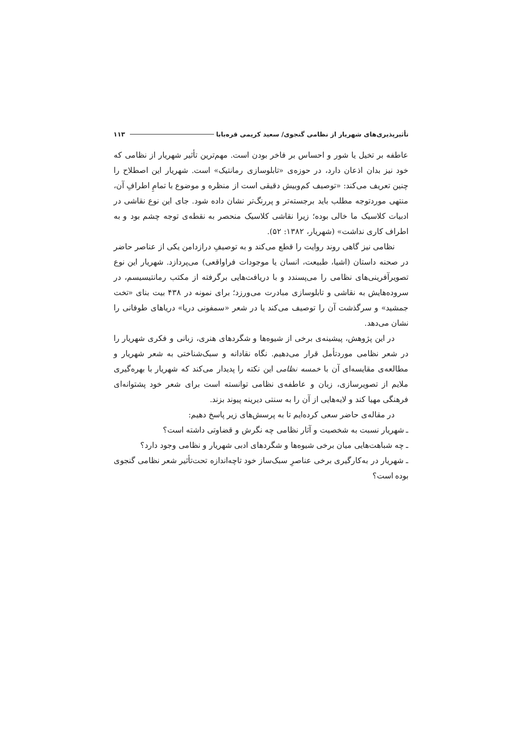تأثیرپذیری‌های شهریار از نظامی گنجوی/ سعید کریمی قره‌بابا ۱۱۳
عاطفه بر تخیل یا شور و احساس بر فاخر بودن است. مهم‌ترین تأثیر شهریار از نظامی که خود نیز بدان اذعان دارد، در حوزه‌ی «تابلوسازی رمانتیک» است. شهریار این اصطلاح را چنین تعریف می‌کند: «توصیف کم‌وبیش دقیقی است از منظره و موضوع با تمامِ اطرافِ آن، منتهی موردتوجه مطلب باید برجسته‌تر و پررنگ‌تر نشان داده شود. جای این نوع نقاشی در ادبیات کلاسیک ما خالی بوده؛ زیرا نقاشی کلاسیک منحصر به نقطه‌ی توجه چشم بود و به اطراف کاری نداشت» (شهریار، ۱۳۸۲: ۵۲).
نظامی نیز گاهی روند روایت را قطع می‌کند و به توصیفِ درازدامن یکی از عناصر حاضر در صحنه داستان (اشیا، طبیعت، انسان یا موجودات فراواقعی) می‌پردازد. شهریار این نوع تصویرآفرینی‌های نظامی را می‌پسندد و با دریافت‌هایی برگرفته از مکتب رمانتیسیسم، در سروده‌هایش به نقاشی و تابلوسازی مبادرت می‌ورزد؛ برای نمونه در ۴۳۸ بیت بنای «تخت جمشید» و سرگذشت آن را توصیف می‌کند یا در شعر «سمفونی دریا» دریاهای طوفانی را نشان می‌دهد.
در این پژوهش، پیشینه‌ی برخی از شیوه‌ها و شگردهای هنری، زبانی و فکری شهریار را در شعر نظامی موردتأمل قرار می‌دهیم. نگاه نقادانه و سبک‌شناختی به شعر شهریار و مطالعه‌ی مقایسه‌ای آن با خمسه نظامی این نکته را پدیدار می‌کند که شهریار با بهره‌گیری ملایم از تصویرسازی، زبان و عاطفه‌ی نظامی توانسته است برای شعر خود پشتوانه‌ای فرهنگی مهیا کند و لایه‌هایی از آن را به سنتی دیرینه پیوند بزند.
در مقاله‌ی حاضر سعی کرده‌ایم تا به پرسش‌های زیر پاسخ دهیم:
ـ شهریار نسبت به شخصیت و آثار نظامی چه نگرش و قضاوتی داشته است؟
ـ چه شباهت‌هایی میان برخی شیوه‌ها و شگردهای ادبی شهریار و نظامی وجود دارد؟
ـ شهریار در به‌کارگیری برخی عناصرِ سبک‌ساز خود تاچه‌اندازه تحت‌تأثیر شعر نظامی گنجوی بوده است؟